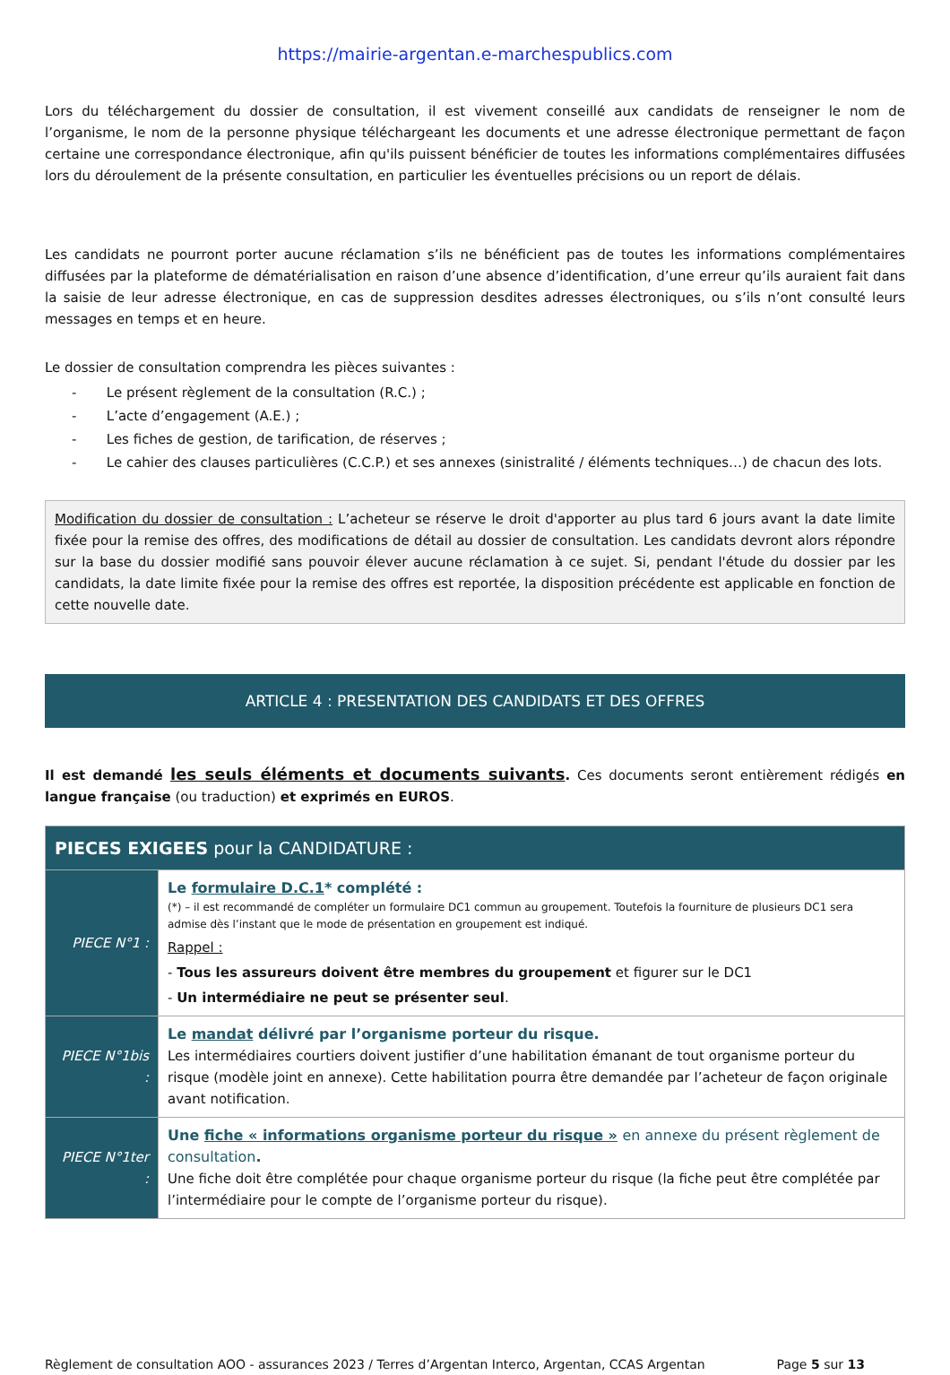https://mairie-argentan.e-marchespublics.com
Lors du téléchargement du dossier de consultation, il est vivement conseillé aux candidats de renseigner le nom de l’organisme, le nom de la personne physique téléchargeant les documents et une adresse électronique permettant de façon certaine une correspondance électronique, afin qu'ils puissent bénéficier de toutes les informations complémentaires diffusées lors du déroulement de la présente consultation, en particulier les éventuelles précisions ou un report de délais.
Les candidats ne pourront porter aucune réclamation s’ils ne bénéficient pas de toutes les informations complémentaires diffusées par la plateforme de dématérialisation en raison d’une absence d’identification, d’une erreur qu’ils auraient fait dans la saisie de leur adresse électronique, en cas de suppression desdites adresses électroniques, ou s’ils n’ont consulté leurs messages en temps et en heure.
Le dossier de consultation comprendra les pièces suivantes :
- Le présent règlement de la consultation (R.C.) ;
- L’acte d’engagement (A.E.) ;
- Les fiches de gestion, de tarification, de réserves ;
- Le cahier des clauses particulières (C.C.P.) et ses annexes (sinistralité / éléments techniques…) de chacun des lots.
Modification du dossier de consultation : L’acheteur se réserve le droit d'apporter au plus tard 6 jours avant la date limite fixée pour la remise des offres, des modifications de détail au dossier de consultation. Les candidats devront alors répondre sur la base du dossier modifié sans pouvoir élever aucune réclamation à ce sujet. Si, pendant l'étude du dossier par les candidats, la date limite fixée pour la remise des offres est reportée, la disposition précédente est applicable en fonction de cette nouvelle date.
ARTICLE 4 : PRESENTATION DES CANDIDATS ET DES OFFRES
Il est demandé les seuls éléments et documents suivants. Ces documents seront entièrement rédigés en langue française (ou traduction) et exprimés en EUROS.
| PIECES EXIGEES pour la CANDIDATURE : | |
| --- | --- |
| PIECE N°1 : | Le formulaire D.C.1 * complété : (*) – il est recommandé de compléter un formulaire DC1 commun au groupement. Toutefois la fourniture de plusieurs DC1 sera admise dès l’instant que le mode de présentation en groupement est indiqué. Rappel : - Tous les assureurs doivent être membres du groupement et figurer sur le DC1 - Un intermédiaire ne peut se présenter seul . |
| PIECE N°1bis : | Le mandat délivré par l’organisme porteur du risque. Les intermédiaires courtiers doivent justifier d’une habilitation émanant de tout organisme porteur du risque (modèle joint en annexe). Cette habilitation pourra être demandée par l’acheteur de façon originale avant notification. |
| PIECE N°1ter : | Une fiche « informations organisme porteur du risque » en annexe du présent règlement de consultation . Une fiche doit être complétée pour chaque organisme porteur du risque (la fiche peut être complétée par l’intermédiaire pour le compte de l’organisme porteur du risque). |
Règlement de consultation AOO - assurances 2023 / Terres d’Argentan Interco, Argentan, CCAS Argentan Page 5 sur 13